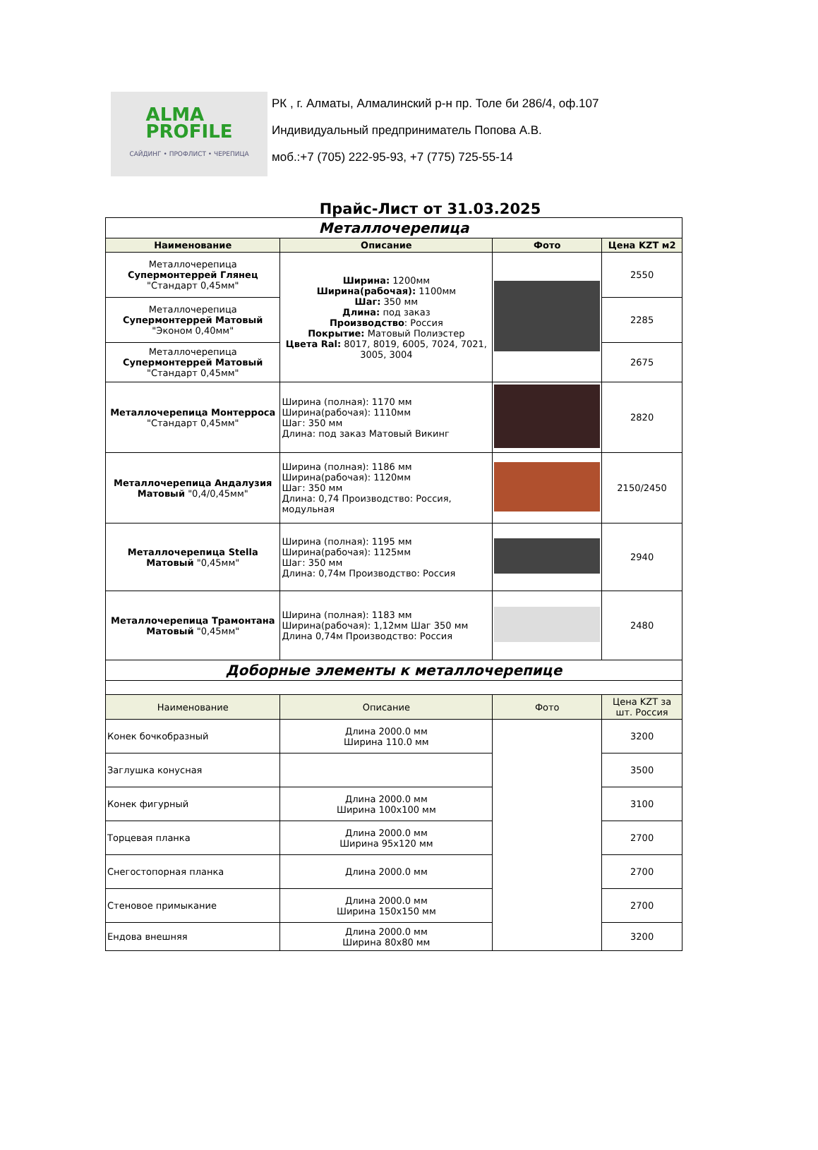ALMA
PROFILE
САЙДИНГ • ПРОФЛИСТ • ЧЕРЕПИЦА
РК , г. Алматы, Алмалинский р-н пр. Толе би 286/4, оф.107
Индивидуальный предприниматель Попова А.В.
моб.:+7 (705) 222-95-93, +7 (775) 725-55-14
Прайс-Лист от 31.03.2025
| Металлочерепица | | | |
| Наименование | Описание | Фото | Цена KZT м2 |
| Металлочерепица Супермонтеррей Глянец "Стандарт 0,45мм" | Ширина: 1200мм Ширина(рабочая): 1100мм Шаг: 350 мм Длина: под заказ Производство : Россия Покрытие: Матовый Полиэстер Цвета Ral: 8017, 8019, 6005, 7024, 7021, 3005, 3004 | | 2550 |
| Металлочерепица Супермонтеррей Матовый "Эконом 0,40мм" | | | 2285 |
| Металлочерепица Супермонтеррей Матовый "Стандарт 0,45мм" | | | 2675 |
| Металлочерепица Монтерроса "Стандарт 0,45мм" | Ширина (полная): 1170 мм Ширина(рабочая): 1110мм Шаг: 350 мм Длина: под заказ Матовый Викинг | | 2820 |
| Металлочерепица Андалузия Матовый "0,4/0,45мм" | Ширина (полная): 1186 мм Ширина(рабочая): 1120мм Шаг: 350 мм Длина: 0,74 Производство: Россия, модульная | | 2150/2450 |
| Металлочерепица Stella Матовый "0,45мм" | Ширина (полная): 1195 мм Ширина(рабочая): 1125мм Шаг: 350 мм Длина: 0,74м Производство: Россия | | 2940 |
| Металлочерепица Трамонтана Матовый "0,45мм" | Ширина (полная): 1183 мм Ширина(рабочая): 1,12мм Шаг 350 мм Длина 0,74м Производство: Россия | | 2480 |
| Доборные элементы к металлочерепице | | | |
| Наименование | Описание | Фото | Цена KZT за шт. Россия |
| Конек бочкобразный | Длина 2000.0 мм Ширина 110.0 мм | | 3200 |
| Заглушка конусная | | | 3500 |
| Конек фигурный | Длина 2000.0 мм Ширина 100x100 мм | | 3100 |
| Торцевая планка | Длина 2000.0 мм Ширина 95x120 мм | | 2700 |
| Снегостопорная планка | Длина 2000.0 мм | | 2700 |
| Стеновое примыкание | Длина 2000.0 мм Ширина 150x150 мм | | 2700 |
| Ендова внешняя | Длина 2000.0 мм Ширина 80x80 мм | | 3200 |